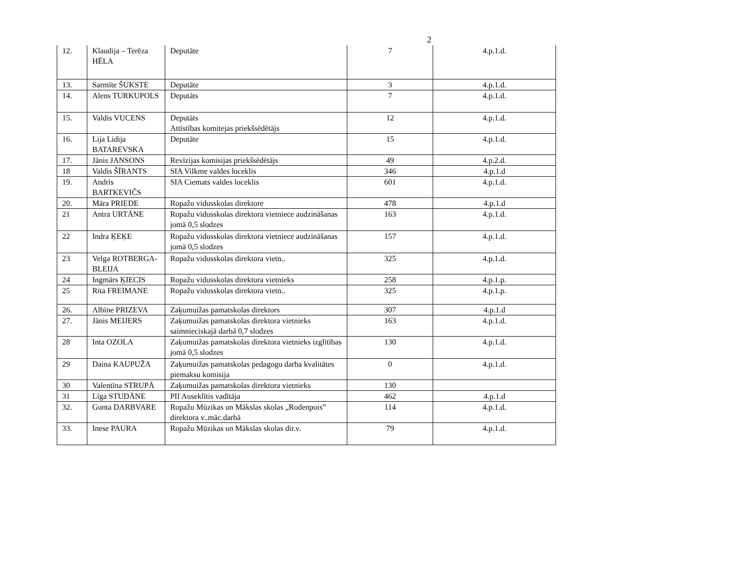2
| 12. | Klaudija – Terēza HĒLA | Deputāte | 7 | 4.p.1.d. |
| 13. | Sarmīte ŠUKSTE | Deputāte | 3 | 4.p.1.d. |
| 14. | Alens TURKUPOLS | Deputāts | 7 | 4.p.1.d. |
| 15. | Valdis VUCENS | Deputāts Attīstības komitejas priekšsēdētājs | 12 | 4.p.1.d. |
| 16. | Lija Lidija BATAREVSKA | Deputāte | 15 | 4.p.1.d. |
| 17. | Jānis JANSONS | Revīzijas komisijas priekšsēdētājs | 49 | 4.p.2.d. |
| 18 | Valdis ŠĪRANTS | SIA Vilkme valdes loceklis | 346 | 4.p.1.d |
| 19. | Andris BARTKEVIČS | SIA Ciemats valdes loceklis | 601 | 4.p.1.d. |
| 20. | Māra PRIEDE | Ropažu vidusskolas direktore | 478 | 4.p.1.d |
| 21 | Antra URTĀNE | Ropažu vidusskolas direktora vietniece audzināšanas jomā 0,5 slodzes | 163 | 4.p.1.d. |
| 22 | Indra ĶEĶE | Ropažu vidusskolas direktora vietniece audzināšanas jomā 0,5 slodzes | 157 | 4.p.1.d. |
| 23 | Velga ROTBERGA-BLEIJA | Ropažu vidusskolas direktora vietn.. | 325 | 4.p.1.d. |
| 24 | Ingmārs ĶIECIS | Ropažu vidusskolas direktora vietnieks | 258 | 4.p.1.p. |
| 25 | Rita FREIMANE | Ropažu vidusskolas direktora vietn.. | 325 | 4.p.1.p. |
| 26. | Albīne PRIZEVA | Zaķumuižas pamatskolas direktors | 307 | 4.p.1.d |
| 27. | Jānis MEIJERS | Zaķumuižas pamatskolas direktora vietnieks saimnieciskajā darbā 0,7 slodzes | 163 | 4.p.1.d. |
| 28 | Inta OZOLA | Zaķumuižas pamatskolas direktora vietnieks izglītības jomā 0,5 slodzes | 130 | 4.p.1.d. |
| 29 | Daina KAUPUŽA | Zaķumuižas pamatskolas pedagogu darba kvalitātes piemaksu komisija | 0 | 4.p.1.d. |
| 30 | Valentīna STRUPĀ | Zaķumuižas pamatskolas direktora vietnieks | 130 | |
| 31 | Līga STUDĀNE | PII Auseklītis vadītāja | 462 | 4.p.1.d |
| 32. | Gunta DARBVARE | Ropažu Mūzikas un Mākslas skolas „Rodenpois” direktora v..māc.darbā | 114 | 4.p.1.d. |
| 33. | Inese PAURA | Ropažu Mūzikas un Mākslas skolas dir.v. | 79 | 4.p.1.d. |